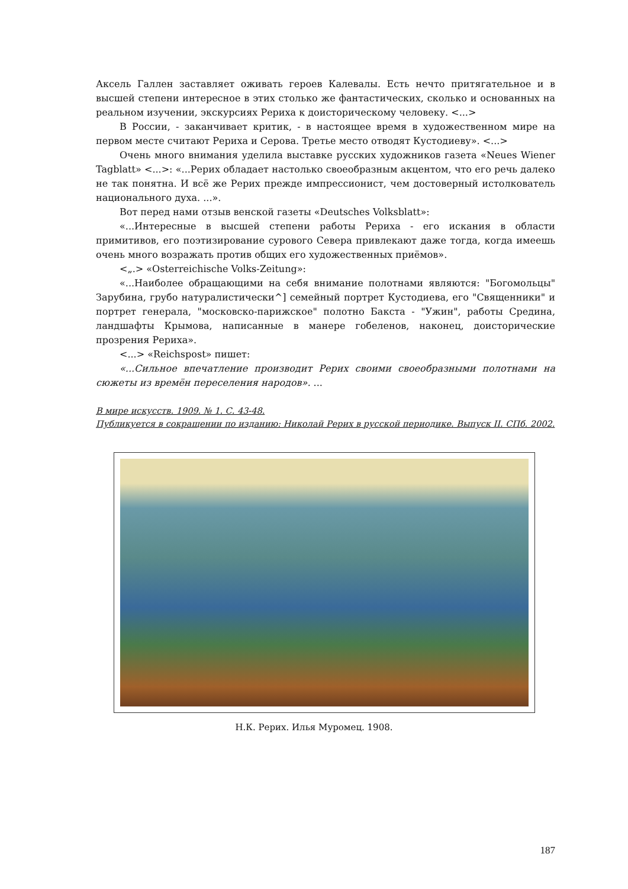Аксель Галлен заставляет оживать героев Калевалы. Есть нечто притягательное и в высшей степени интересное в этих столько же фантастических, сколько и основанных на реальном изучении, экскурсиях Рериха к доисторическому человеку. <...>
В России, - заканчивает критик, - в настоящее время в художественном мире на первом месте считают Рериха и Серова. Третье место отводят Кустодиеву». <...>
Очень много внимания уделила выставке русских художников газета «Neues Wiener Tagblatt» <...>: «...Рерих обладает настолько своеобразным акцентом, что его речь далеко не так понятна. И всё же Рерих прежде импрессионист, чем достоверный истолкователь национального духа. ...».
Вот перед нами отзыв венской газеты «Deutsches Volksblatt»:
«...Интересные в высшей степени работы Рериха - его искания в области примитивов, его поэтизирование сурового Севера привлекают даже тогда, когда имеешь очень много возражать против общих его художественных приёмов».
<„.> «Osterreichische Volks-Zeitung»:
«...Наиболее обращающими на себя внимание полотнами являются: "Богомольцы" Зарубина, грубо натуралистически^] семейный портрет Кустодиева, его "Священники" и портрет генерала, "московско-парижское" полотно Бакста - "Ужин", работы Средина, ландшафты Крымова, написанные в манере гобеленов, наконец, доисторические прозрения Рериха».
<...> «Reichspost» пишет:
«...Сильное впечатление производит Рерих своими своеобразными полотнами на сюжеты из времён переселения народов». ...
В мире искусств. 1909. № 1. С. 43-48.
Публикуется в сокращении по изданию: Николай Рерих в русской периодике. Выпуск II. СПб. 2002.
Н.К. Рерих. Илья Муромец. 1908.
187